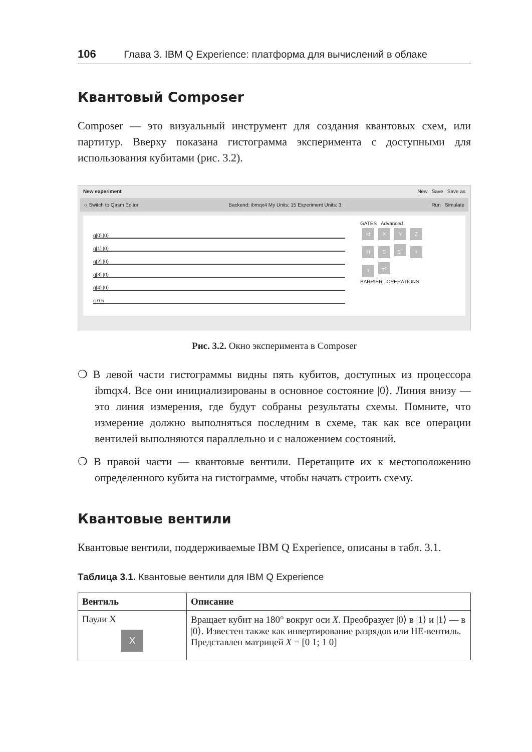106 Глава 3. IBM Q Experience: платформа для вычислений в облаке
Квантовый Composer
Composer — это визуальный инструмент для создания квантовых схем, или партитур. Вверху показана гистограмма эксперимента с доступными для использования кубитами (рис. 3.2).
New experiment New Save Save as
‹› Switch to Qasm Editor Backend: ibmqx4 My Units: 15 Experiment Units: 3 Run Simulate
q[0] |0⟩
q[1] |0⟩
q[2] |0⟩
q[3] |0⟩
q[4] |0⟩
c 0 5
GATES Advanced
id X Y Z
H S S<sup>†</sup> +
T T<sup>†</sup>
BARRIER OPERATIONS
Рис. 3.2. Окно эксперимента в Composer
❍ В левой части гистограммы видны пять кубитов, доступных из процессора ibmqx4. Все они инициализированы в основное состояние |0⟩. Линия внизу — это линия измерения, где будут собраны результаты схемы. Помните, что измерение должно выполняться последним в схеме, так как все операции вентилей выполняются параллельно и с наложением состояний.
❍ В правой части — квантовые вентили. Перетащите их к местоположению определенного кубита на гистограмме, чтобы начать строить схему.
Квантовые вентили
Квантовые вентили, поддерживаемые IBM Q Experience, описаны в табл. 3.1.
Таблица 3.1. Квантовые вентили для IBM Q Experience
| Вентиль | Описание |
| --- | --- |
| Паули X X | Вращает кубит на 180° вокруг оси X . Преобразует /0⟩ в /1⟩ и /1⟩ — в /0⟩. Известен также как инвертирование разрядов или НЕ-вентиль. Представлен матрицей X = [0 1; 1 0] |